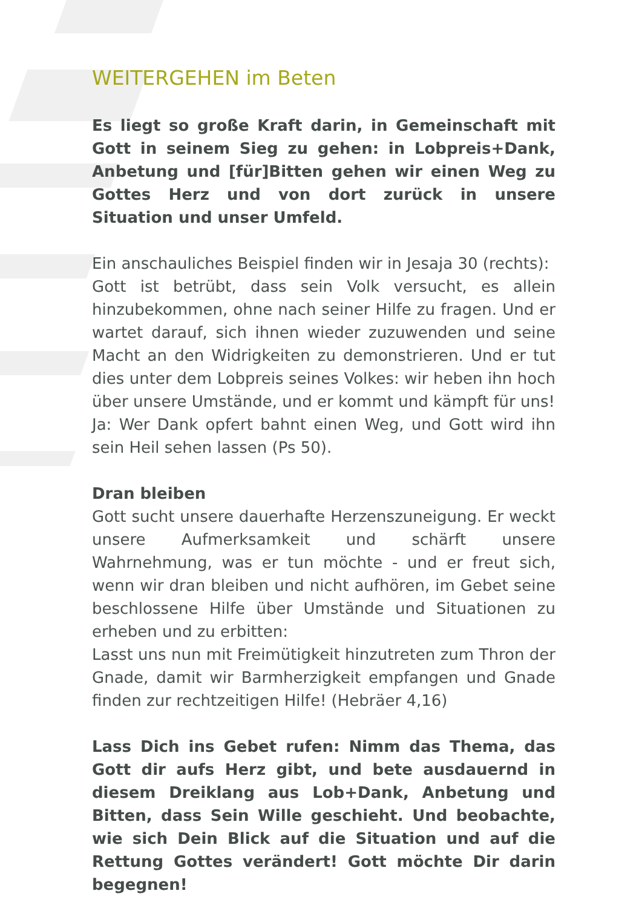WEITERGEHEN im Beten
Es liegt so große Kraft darin, in Gemeinschaft mit Gott in seinem Sieg zu gehen: in Lobpreis+Dank, Anbetung und [für]Bitten gehen wir einen Weg zu Gottes Herz und von dort zurück in unsere Situation und unser Umfeld.
Ein anschauliches Beispiel finden wir in Jesaja 30 (rechts):
Gott ist betrübt, dass sein Volk versucht, es allein hinzubekommen, ohne nach seiner Hilfe zu fragen. Und er wartet darauf, sich ihnen wieder zuzuwenden und seine Macht an den Widrigkeiten zu demonstrieren. Und er tut dies unter dem Lobpreis seines Volkes: wir heben ihn hoch über unsere Umstände, und er kommt und kämpft für uns!
Ja: Wer Dank opfert bahnt einen Weg, und Gott wird ihn sein Heil sehen lassen (Ps 50).
Dran bleiben
Gott sucht unsere dauerhafte Herzenszuneigung. Er weckt unsere Aufmerksamkeit und schärft unsere Wahrnehmung, was er tun möchte - und er freut sich, wenn wir dran bleiben und nicht aufhören, im Gebet seine beschlossene Hilfe über Umstände und Situationen zu erheben und zu erbitten:
Lasst uns nun mit Freimütigkeit hinzutreten zum Thron der Gnade, damit wir Barmherzigkeit empfangen und Gnade finden zur rechtzeitigen Hilfe! (Hebräer 4,16)
Lass Dich ins Gebet rufen: Nimm das Thema, das Gott dir aufs Herz gibt, und bete ausdauernd in diesem Dreiklang aus Lob+Dank, Anbetung und Bitten, dass Sein Wille geschieht. Und beobachte, wie sich Dein Blick auf die Situation und auf die Rettung Gottes verändert! Gott möchte Dir darin begegnen!